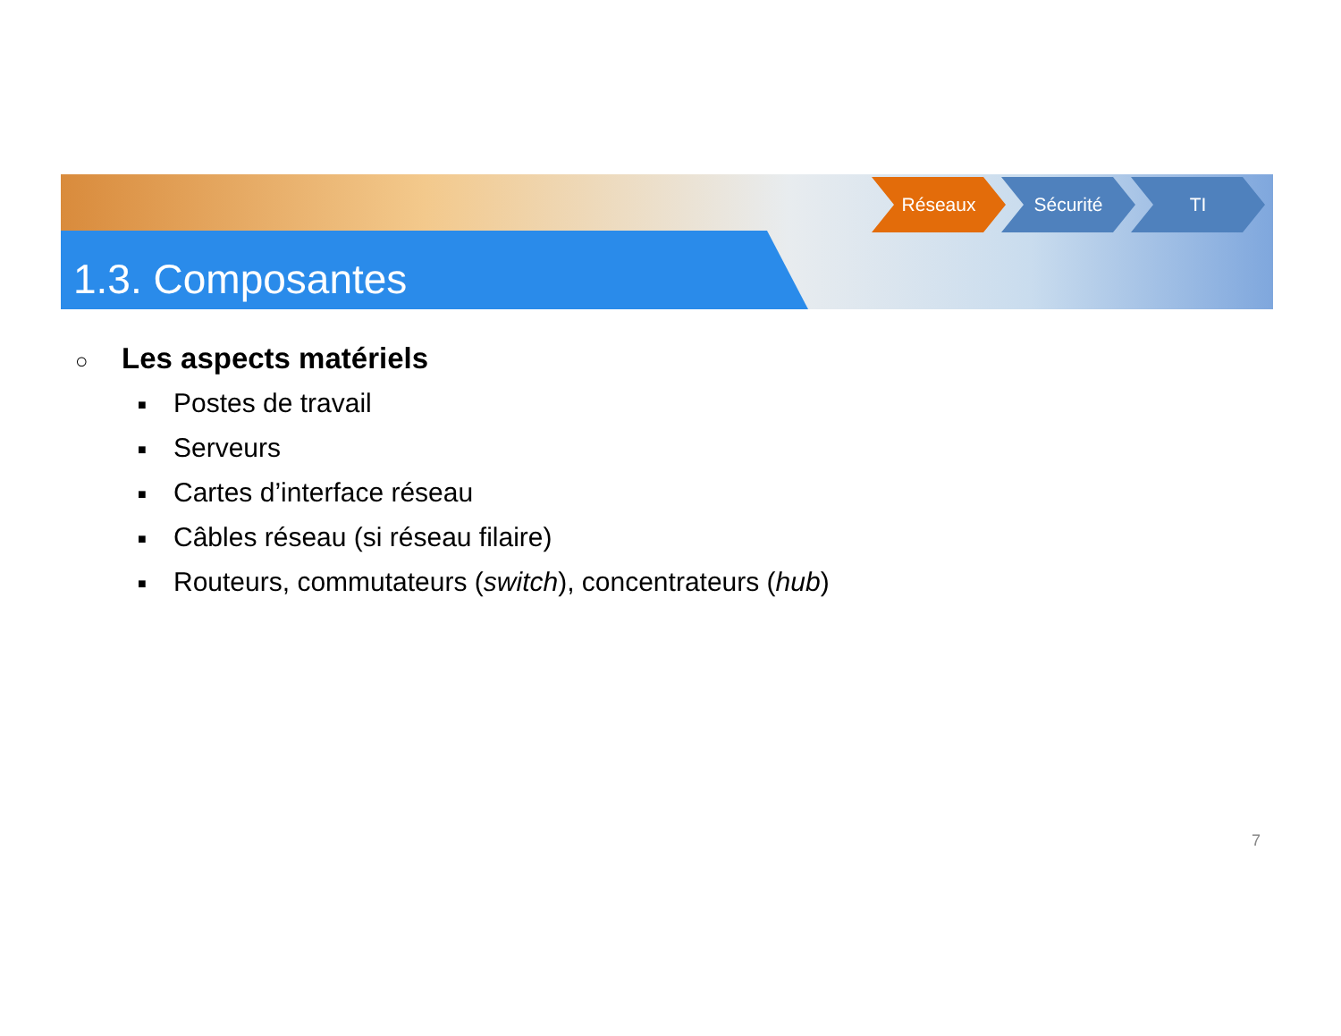1.3. Composantes
Réseaux Sécurité TI
○ Les aspects matériels
■ Postes de travail
■ Serveurs
■ Cartes d’interface réseau
■ Câbles réseau (si réseau filaire)
■ Routeurs, commutateurs (switch), concentrateurs (hub)
7